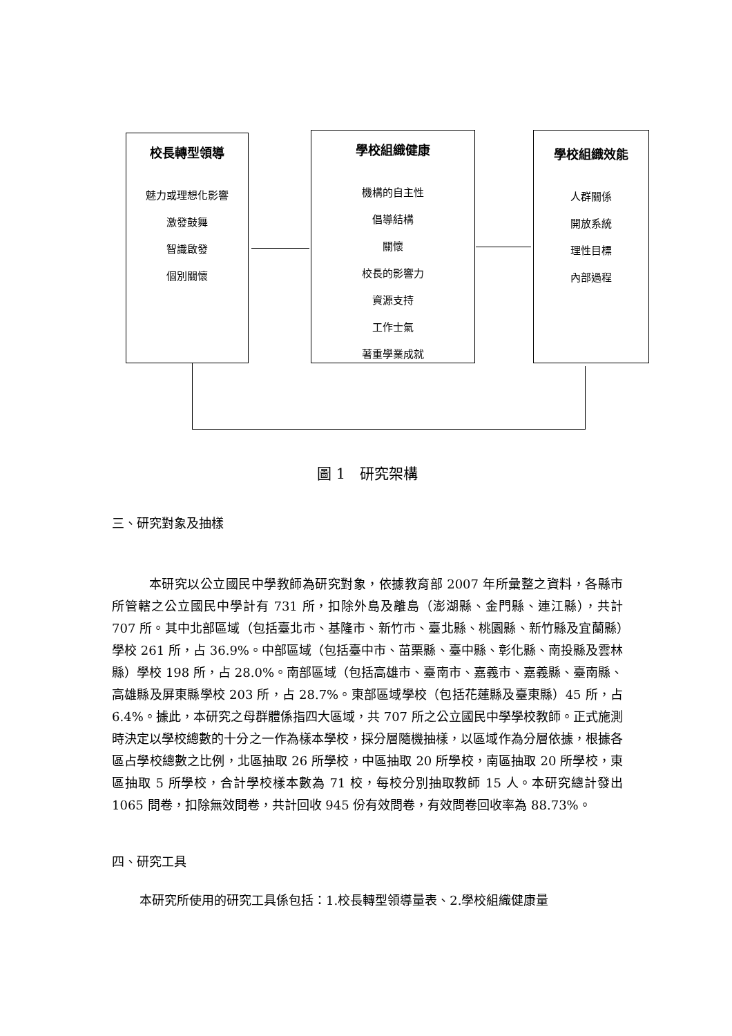校長轉型領導
魅力或理想化影響
激發鼓舞
智識啟發
個別關懷
學校組織健康
機構的自主性
倡導結構
關懷
校長的影響力
資源支持
工作士氣
著重學業成就
學校組織效能
人群關係
開放系統
理性目標
內部過程
圖 1　研究架構
三、研究對象及抽樣
本研究以公立國民中學教師為研究對象，依據教育部 2007 年所彙整之資料，各縣市所管轄之公立國民中學計有 731 所，扣除外島及離島（澎湖縣、金門縣、連江縣），共計 707 所。其中北部區域（包括臺北市、基隆市、新竹市、臺北縣、桃園縣、新竹縣及宜蘭縣）學校 261 所，占 36.9%。中部區域（包括臺中市、苗栗縣、臺中縣、彰化縣、南投縣及雲林縣）學校 198 所，占 28.0%。南部區域（包括高雄市、臺南市、嘉義市、嘉義縣、臺南縣、高雄縣及屏東縣學校 203 所，占 28.7%。東部區域學校（包括花蓮縣及臺東縣）45 所，占 6.4%。據此，本研究之母群體係指四大區域，共 707 所之公立國民中學學校教師。正式施測時決定以學校總數的十分之一作為樣本學校，採分層隨機抽樣，以區域作為分層依據，根據各區占學校總數之比例，北區抽取 26 所學校，中區抽取 20 所學校，南區抽取 20 所學校，東區抽取 5 所學校，合計學校樣本數為 71 校，每校分別抽取教師 15 人。本研究總計發出 1065 問卷，扣除無效問卷，共計回收 945 份有效問卷，有效問卷回收率為 88.73%。
四、研究工具
本研究所使用的研究工具係包括：1.校長轉型領導量表、2.學校組織健康量